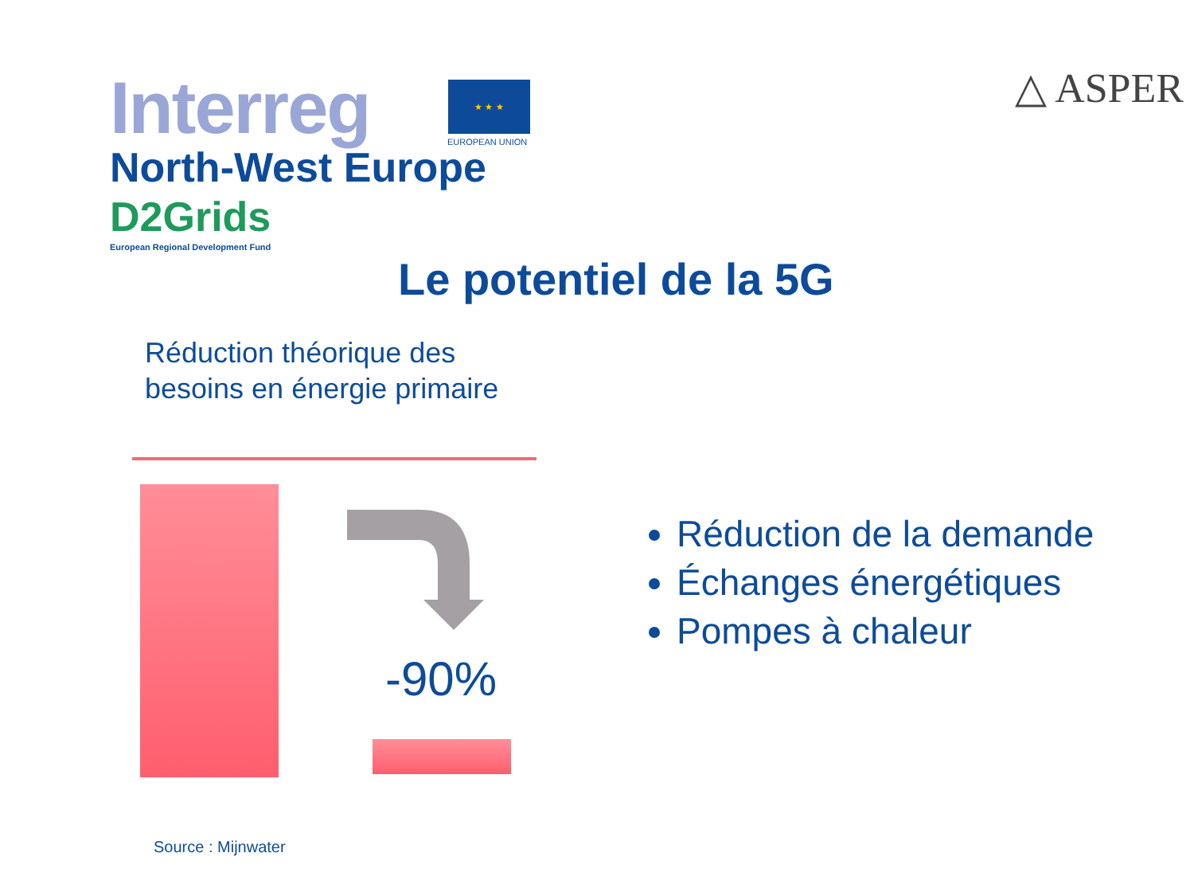Interreg
North-West Europe
D2Grids
European Regional Development Fund
★ ★ ★
EUROPEAN UNION
△ ASPER
Le potentiel de la 5G
Réduction théorique des besoins en énergie primaire
-90%
Réduction de la demande
Échanges énergétiques
Pompes à chaleur
Source : Mijnwater